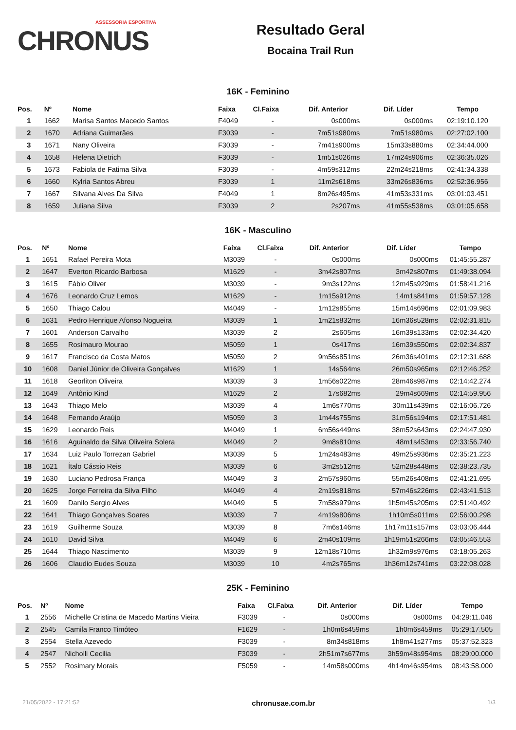ASSESSORIA ESPORTIVA
CHRONUS
Resultado Geral
Bocaina Trail Run
16K - Feminino
| Pos. | Nº | Nome | Faixa | Cl.Faixa | Dif. Anterior | Dif. Líder | Tempo |
| --- | --- | --- | --- | --- | --- | --- | --- |
| 1 | 1662 | Marisa Santos Macedo Santos | F4049 | - | 0s000ms | 0s000ms | 02:19:10.120 |
| 2 | 1670 | Adriana Guimarães | F3039 | - | 7m51s980ms | 7m51s980ms | 02:27:02.100 |
| 3 | 1671 | Nany Oliveira | F3039 | - | 7m41s900ms | 15m33s880ms | 02:34:44.000 |
| 4 | 1658 | Helena Dietrich | F3039 | - | 1m51s026ms | 17m24s906ms | 02:36:35.026 |
| 5 | 1673 | Fabiola de Fatima Silva | F3039 | - | 4m59s312ms | 22m24s218ms | 02:41:34.338 |
| 6 | 1660 | Kylria Santos Abreu | F3039 | 1 | 11m2s618ms | 33m26s836ms | 02:52:36.956 |
| 7 | 1667 | Silvana Alves Da Silva | F4049 | 1 | 8m26s495ms | 41m53s331ms | 03:01:03.451 |
| 8 | 1659 | Juliana Silva | F3039 | 2 | 2s207ms | 41m55s538ms | 03:01:05.658 |
16K - Masculino
| Pos. | Nº | Nome | Faixa | Cl.Faixa | Dif. Anterior | Dif. Líder | Tempo |
| --- | --- | --- | --- | --- | --- | --- | --- |
| 1 | 1651 | Rafael Pereira Mota | M3039 | - | 0s000ms | 0s000ms | 01:45:55.287 |
| 2 | 1647 | Everton Ricardo Barbosa | M1629 | - | 3m42s807ms | 3m42s807ms | 01:49:38.094 |
| 3 | 1615 | Fábio Oliver | M3039 | - | 9m3s122ms | 12m45s929ms | 01:58:41.216 |
| 4 | 1676 | Leonardo Cruz Lemos | M1629 | - | 1m15s912ms | 14m1s841ms | 01:59:57.128 |
| 5 | 1650 | Thiago Calou | M4049 | - | 1m12s855ms | 15m14s696ms | 02:01:09.983 |
| 6 | 1631 | Pedro Henrique Afonso Nogueira | M3039 | 1 | 1m21s832ms | 16m36s528ms | 02:02:31.815 |
| 7 | 1601 | Anderson Carvalho | M3039 | 2 | 2s605ms | 16m39s133ms | 02:02:34.420 |
| 8 | 1655 | Rosimauro Mourao | M5059 | 1 | 0s417ms | 16m39s550ms | 02:02:34.837 |
| 9 | 1617 | Francisco da Costa Matos | M5059 | 2 | 9m56s851ms | 26m36s401ms | 02:12:31.688 |
| 10 | 1608 | Daniel Júnior de Oliveira Gonçalves | M1629 | 1 | 14s564ms | 26m50s965ms | 02:12:46.252 |
| 11 | 1618 | Georliton Oliveira | M3039 | 3 | 1m56s022ms | 28m46s987ms | 02:14:42.274 |
| 12 | 1649 | Antônio Kind | M1629 | 2 | 17s682ms | 29m4s669ms | 02:14:59.956 |
| 13 | 1643 | Thiago Melo | M3039 | 4 | 1m6s770ms | 30m11s439ms | 02:16:06.726 |
| 14 | 1648 | Fernando Araújo | M5059 | 3 | 1m44s755ms | 31m56s194ms | 02:17:51.481 |
| 15 | 1629 | Leonardo Reis | M4049 | 1 | 6m56s449ms | 38m52s643ms | 02:24:47.930 |
| 16 | 1616 | Aguinaldo da Silva Oliveira Solera | M4049 | 2 | 9m8s810ms | 48m1s453ms | 02:33:56.740 |
| 17 | 1634 | Luiz Paulo Torrezan Gabriel | M3039 | 5 | 1m24s483ms | 49m25s936ms | 02:35:21.223 |
| 18 | 1621 | Ítalo Cássio Reis | M3039 | 6 | 3m2s512ms | 52m28s448ms | 02:38:23.735 |
| 19 | 1630 | Luciano Pedrosa França | M4049 | 3 | 2m57s960ms | 55m26s408ms | 02:41:21.695 |
| 20 | 1625 | Jorge Ferreira da Silva Filho | M4049 | 4 | 2m19s818ms | 57m46s226ms | 02:43:41.513 |
| 21 | 1609 | Danilo Sergio Alves | M4049 | 5 | 7m58s979ms | 1h5m45s205ms | 02:51:40.492 |
| 22 | 1641 | Thiago Gonçalves Soares | M3039 | 7 | 4m19s806ms | 1h10m5s011ms | 02:56:00.298 |
| 23 | 1619 | Guilherme Souza | M3039 | 8 | 7m6s146ms | 1h17m11s157ms | 03:03:06.444 |
| 24 | 1610 | David Silva | M4049 | 6 | 2m40s109ms | 1h19m51s266ms | 03:05:46.553 |
| 25 | 1644 | Thiago Nascimento | M3039 | 9 | 12m18s710ms | 1h32m9s976ms | 03:18:05.263 |
| 26 | 1606 | Claudio Eudes Souza | M3039 | 10 | 4m2s765ms | 1h36m12s741ms | 03:22:08.028 |
25K - Feminino
| Pos. | Nº | Nome | Faixa | Cl.Faixa | Dif. Anterior | Dif. Líder | Tempo |
| --- | --- | --- | --- | --- | --- | --- | --- |
| 1 | 2556 | Michelle Cristina de Macedo Martins Vieira | F3039 | - | 0s000ms | 0s000ms | 04:29:11.046 |
| 2 | 2545 | Camila Franco Timóteo | F1629 | - | 1h0m6s459ms | 1h0m6s459ms | 05:29:17.505 |
| 3 | 2554 | Stella Azevedo | F3039 | - | 8m34s818ms | 1h8m41s277ms | 05:37:52.323 |
| 4 | 2547 | Nicholli Cecilia | F3039 | - | 2h51m7s677ms | 3h59m48s954ms | 08:29:00.000 |
| 5 | 2552 | Rosimary Morais | F5059 | - | 14m58s000ms | 4h14m46s954ms | 08:43:58.000 |
21/05/2022 - 17:21:52 chronusae.com.br 1/3